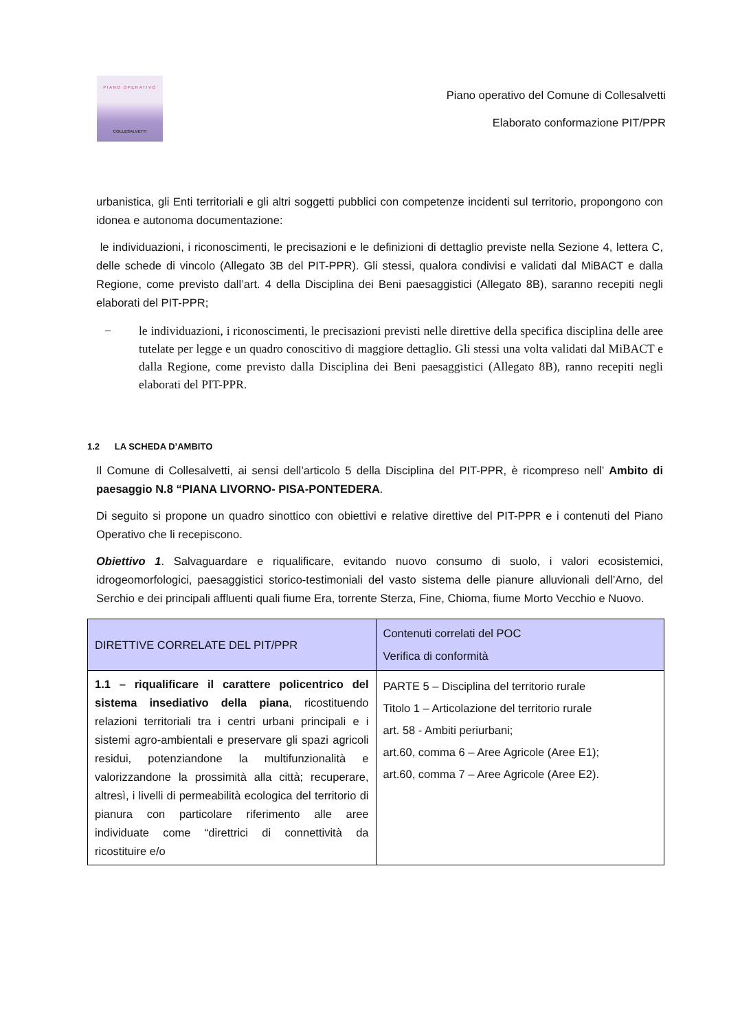PIANO OPERATIVO
COLLESALVETTI
Piano operativo del Comune di Collesalvetti
Elaborato conformazione PIT/PPR
urbanistica, gli Enti territoriali e gli altri soggetti pubblici con competenze incidenti sul territorio, propongono con idonea e autonoma documentazione:
le individuazioni, i riconoscimenti, le precisazioni e le definizioni di dettaglio previste nella Sezione 4, lettera C, delle schede di vincolo (Allegato 3B del PIT-PPR). Gli stessi, qualora condivisi e validati dal MiBACT e dalla Regione, come previsto dall’art. 4 della Disciplina dei Beni paesaggistici (Allegato 8B), saranno recepiti negli elaborati del PIT-PPR;
− le individuazioni, i riconoscimenti, le precisazioni previsti nelle direttive della specifica disciplina delle aree tutelate per legge e un quadro conoscitivo di maggiore dettaglio. Gli stessi una volta validati dal MiBACT e dalla Regione, come previsto dalla Disciplina dei Beni paesaggistici (Allegato 8B), ranno recepiti negli elaborati del PIT-PPR.
1.2 LA SCHEDA D’AMBITO
Il Comune di Collesalvetti, ai sensi dell’articolo 5 della Disciplina del PIT-PPR, è ricompreso nell’ Ambito di paesaggio N.8 “PIANA LIVORNO- PISA-PONTEDERA.
Di seguito si propone un quadro sinottico con obiettivi e relative direttive del PIT-PPR e i contenuti del Piano Operativo che li recepiscono.
Obiettivo 1. Salvaguardare e riqualificare, evitando nuovo consumo di suolo, i valori ecosistemici, idrogeomorfologici, paesaggistici storico-testimoniali del vasto sistema delle pianure alluvionali dell’Arno, del Serchio e dei principali affluenti quali fiume Era, torrente Sterza, Fine, Chioma, fiume Morto Vecchio e Nuovo.
| DIRETTIVE CORRELATE DEL PIT/PPR | Contenuti correlati del POC Verifica di conformità |
| --- | --- |
| 1.1 – riqualificare il carattere policentrico del sistema insediativo della piana , ricostituendo relazioni territoriali tra i centri urbani principali e i sistemi agro-ambientali e preservare gli spazi agricoli residui, potenziandone la multifunzionalità e valorizzandone la prossimità alla città; recuperare, altresì, i livelli di permeabilità ecologica del territorio di pianura con particolare riferimento alle aree individuate come “direttrici di connettività da ricostituire e/o | PARTE 5 – Disciplina del territorio rurale Titolo 1 – Articolazione del territorio rurale art. 58 - Ambiti periurbani; art.60, comma 6 – Aree Agricole (Aree E1); art.60, comma 7 – Aree Agricole (Aree E2). |